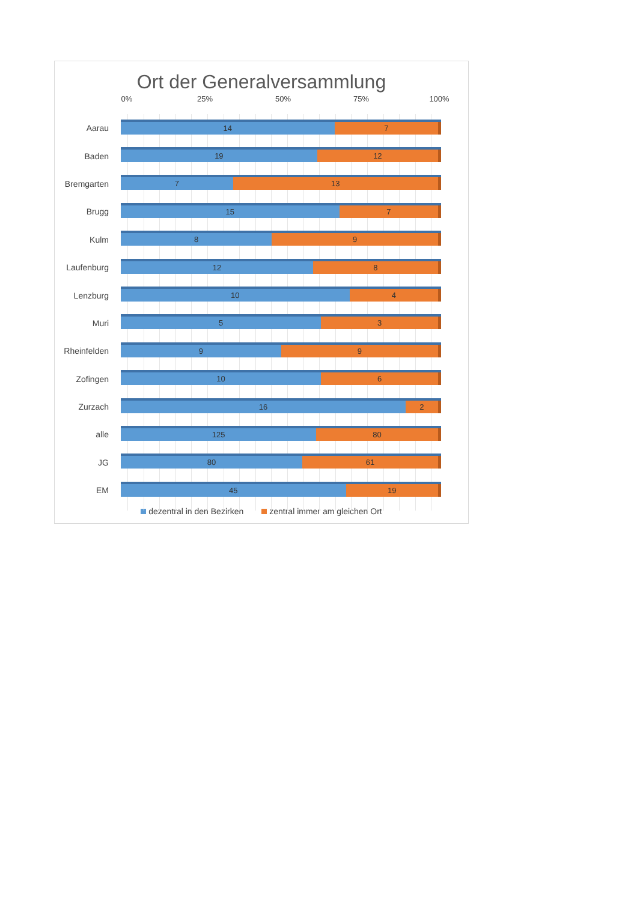Ort der Generalversammlung
0% 25% 50% 75% 100%
Aarau
14 7
Baden
19 12
Bremgarten
7 13
Brugg
15 7
Kulm
8 9
Laufenburg
12 8
Lenzburg
10 4
Muri
5 3
Rheinfelden
9 9
Zofingen
10 6
Zurzach
16 2
alle
125 80
JG
80 61
EM
45 19
dezentral in den Bezirken zentral immer am gleichen Ort